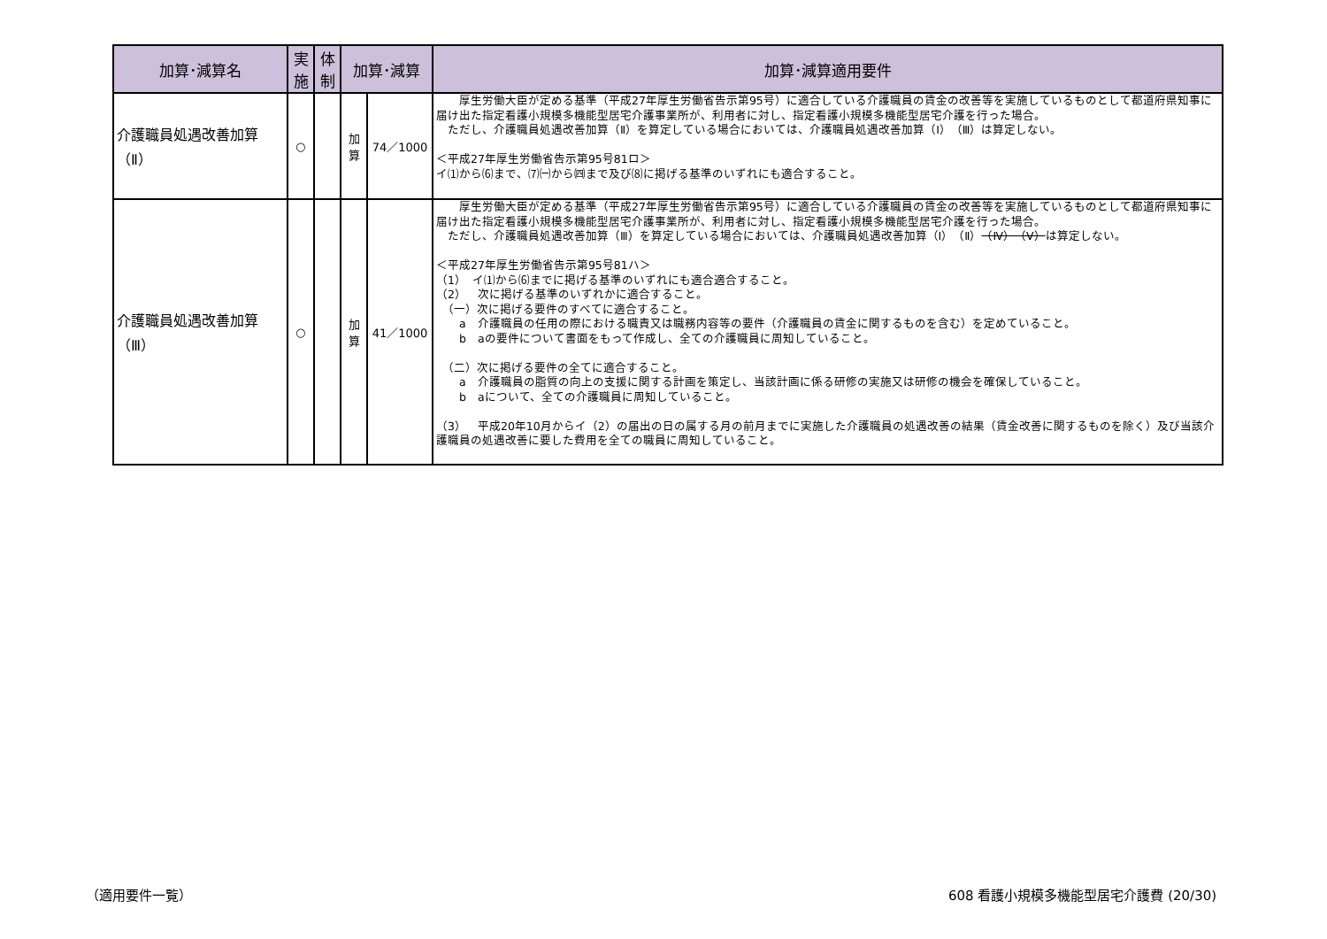| 加算･減算名 | 実施 | 体制 | 加算･減算 | | 加算･減算適用要件 |
| --- | --- | --- | --- | --- | --- |
| 介護職員処遇改善加算 （Ⅱ） | ○ | | 加 算 | 74／1000 | 厚生労働大臣が定める基準（平成27年厚生労働省告示第95号）に適合している介護職員の賃金の改善等を実施しているものとして都道府県知事に届け出た指定看護小規模多機能型居宅介護事業所が、利用者に対し、指定看護小規模多機能型居宅介護を行った場合。 ただし、介護職員処遇改善加算（Ⅱ）を算定している場合においては、介護職員処遇改善加算（Ⅰ）（Ⅲ）は算定しない。 ＜平成27年厚生労働省告示第95号81ロ＞ イ⑴から⑹まで、⑺㈠から㈣まで及び⑻に掲げる基準のいずれにも適合すること。 |
| 介護職員処遇改善加算 （Ⅲ） | ○ | | 加 算 | 41／1000 | 厚生労働大臣が定める基準（平成27年厚生労働省告示第95号）に適合している介護職員の賃金の改善等を実施しているものとして都道府県知事に届け出た指定看護小規模多機能型居宅介護事業所が、利用者に対し、指定看護小規模多機能型居宅介護を行った場合。 ただし、介護職員処遇改善加算（Ⅲ）を算定している場合においては、介護職員処遇改善加算（Ⅰ）（Ⅱ） （Ⅳ）（Ⅴ） は算定しない。 ＜平成27年厚生労働省告示第95号81ハ＞ （1） イ⑴から⑹までに掲げる基準のいずれにも適合適合すること。 （2） 次に掲げる基準のいずれかに適合すること。 （一）次に掲げる要件のすべてに適合すること。 a 介護職員の任用の際における職責又は職務内容等の要件（介護職員の賃金に関するものを含む）を定めていること。 b aの要件について書面をもって作成し、全ての介護職員に周知していること。 （二）次に掲げる要件の全てに適合すること。 a 介護職員の脂質の向上の支援に関する計画を策定し、当該計画に係る研修の実施又は研修の機会を確保していること。 b aについて、全ての介護職員に周知していること。 （3） 平成20年10月からイ（2）の届出の日の属する月の前月までに実施した介護職員の処遇改善の結果（賃金改善に関するものを除く）及び当該介護職員の処遇改善に要した費用を全ての職員に周知していること。 |
（適用要件一覧）
608 看護小規模多機能型居宅介護費 (20/30)